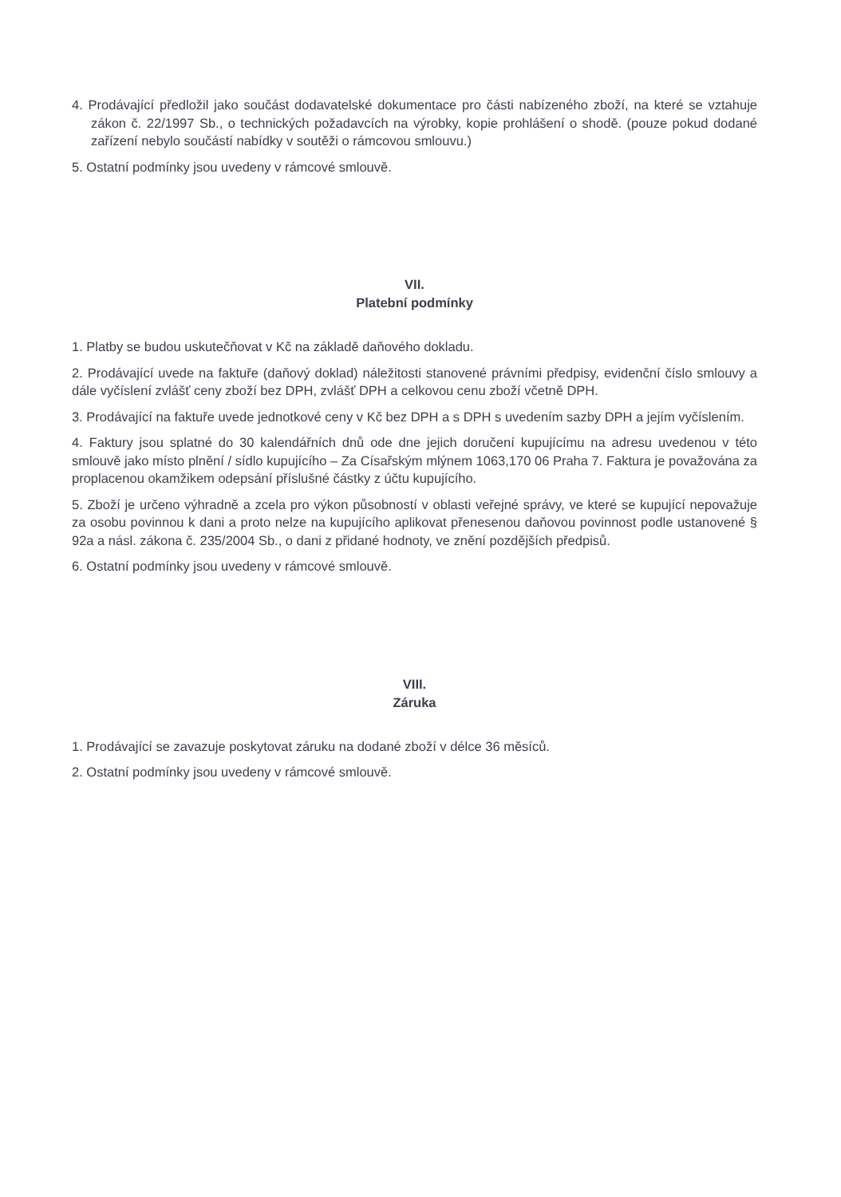4. Prodávající předložil jako součást dodavatelské dokumentace pro části nabízeného zboží, na které se vztahuje zákon č. 22/1997 Sb., o technických požadavcích na výrobky, kopie prohlášení o shodě. (pouze pokud dodané zařízení nebylo součástí nabídky v soutěži o rámcovou smlouvu.)
5. Ostatní podmínky jsou uvedeny v rámcové smlouvě.
VII.
Platební podmínky
1. Platby se budou uskutečňovat v Kč na základě daňového dokladu.
2. Prodávající uvede na faktuře (daňový doklad) náležitosti stanovené právními předpisy, evidenční číslo smlouvy a dále vyčíslení zvlášť ceny zboží bez DPH, zvlášť DPH a celkovou cenu zboží včetně DPH.
3. Prodávající na faktuře uvede jednotkové ceny v Kč bez DPH a s DPH s uvedením sazby DPH a jejím vyčíslením.
4. Faktury jsou splatné do 30 kalendářních dnů ode dne jejich doručení kupujícímu na adresu uvedenou v této smlouvě jako místo plnění / sídlo kupujícího – Za Císařským mlýnem 1063,170 06 Praha 7. Faktura je považována za proplacenou okamžikem odepsání příslušné částky z účtu kupujícího.
5. Zboží je určeno výhradně a zcela pro výkon působností v oblasti veřejné správy, ve které se kupující nepovažuje za osobu povinnou k dani a proto nelze na kupujícího aplikovat přenesenou daňovou povinnost podle ustanovené § 92a a násl. zákona č. 235/2004 Sb., o dani z přidané hodnoty, ve znění pozdějších předpisů.
6. Ostatní podmínky jsou uvedeny v rámcové smlouvě.
VIII.
Záruka
1. Prodávající se zavazuje poskytovat záruku na dodané zboží v délce 36 měsíců.
2. Ostatní podmínky jsou uvedeny v rámcové smlouvě.